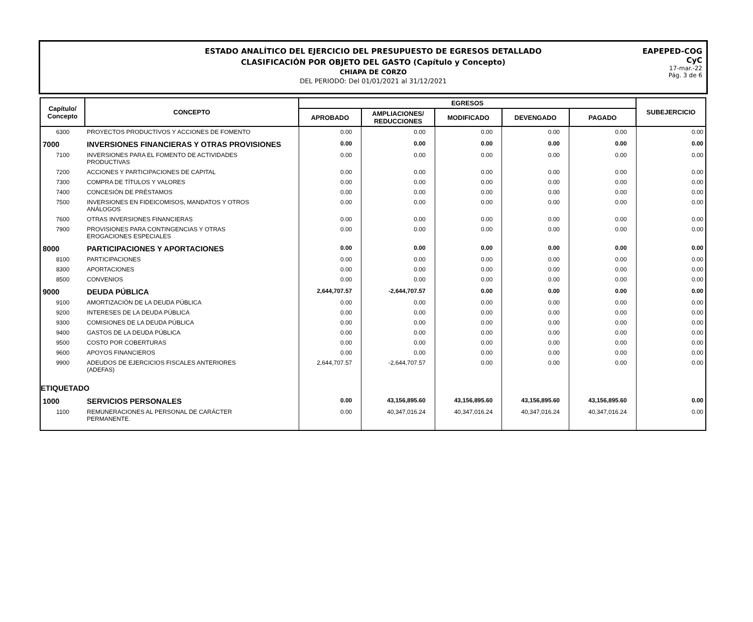ESTADO ANALÍTICO DEL EJERCICIO DEL PRESUPUESTO DE EGRESOS DETALLADO
CLASIFICACIÓN POR OBJETO DEL GASTO (Capítulo y Concepto)
CHIAPA DE CORZO
DEL PERIODO: Del 01/01/2021 al 31/12/2021
EAPEPED-COG
CyC
17-mar.-22
Pág. 3 de 6
| Capítulo/ Concepto | CONCEPTO | EGRESOS | | | | | SUBEJERCICIO |
| --- | --- | --- | --- | --- | --- | --- | --- |
| | | APROBADO | AMPLIACIONES/ REDUCCIONES | MODIFICADO | DEVENGADO | PAGADO | |
| 6300 | PROYECTOS PRODUCTIVOS Y ACCIONES DE FOMENTO | 0.00 | 0.00 | 0.00 | 0.00 | 0.00 | 0.00 |
| 7000 | INVERSIONES FINANCIERAS Y OTRAS PROVISIONES | 0.00 | 0.00 | 0.00 | 0.00 | 0.00 | 0.00 |
| 7100 | INVERSIONES PARA EL FOMENTO DE ACTIVIDADES PRODUCTIVAS | 0.00 | 0.00 | 0.00 | 0.00 | 0.00 | 0.00 |
| 7200 | ACCIONES Y PARTICIPACIONES DE CAPITAL | 0.00 | 0.00 | 0.00 | 0.00 | 0.00 | 0.00 |
| 7300 | COMPRA DE TÍTULOS Y VALORES | 0.00 | 0.00 | 0.00 | 0.00 | 0.00 | 0.00 |
| 7400 | CONCESIÓN DE PRÉSTAMOS | 0.00 | 0.00 | 0.00 | 0.00 | 0.00 | 0.00 |
| 7500 | INVERSIONES EN FIDEICOMISOS, MANDATOS Y OTROS ANÁLOGOS | 0.00 | 0.00 | 0.00 | 0.00 | 0.00 | 0.00 |
| 7600 | OTRAS INVERSIONES FINANCIERAS | 0.00 | 0.00 | 0.00 | 0.00 | 0.00 | 0.00 |
| 7900 | PROVISIONES PARA CONTINGENCIAS Y OTRAS EROGACIONES ESPECIALES | 0.00 | 0.00 | 0.00 | 0.00 | 0.00 | 0.00 |
| 8000 | PARTICIPACIONES Y APORTACIONES | 0.00 | 0.00 | 0.00 | 0.00 | 0.00 | 0.00 |
| 8100 | PARTICIPACIONES | 0.00 | 0.00 | 0.00 | 0.00 | 0.00 | 0.00 |
| 8300 | APORTACIONES | 0.00 | 0.00 | 0.00 | 0.00 | 0.00 | 0.00 |
| 8500 | CONVENIOS | 0.00 | 0.00 | 0.00 | 0.00 | 0.00 | 0.00 |
| 9000 | DEUDA PÚBLICA | 2,644,707.57 | -2,644,707.57 | 0.00 | 0.00 | 0.00 | 0.00 |
| 9100 | AMORTIZACIÓN DE LA DEUDA PÚBLICA | 0.00 | 0.00 | 0.00 | 0.00 | 0.00 | 0.00 |
| 9200 | INTERESES DE LA DEUDA PÚBLICA | 0.00 | 0.00 | 0.00 | 0.00 | 0.00 | 0.00 |
| 9300 | COMISIONES DE LA DEUDA PÚBLICA | 0.00 | 0.00 | 0.00 | 0.00 | 0.00 | 0.00 |
| 9400 | GASTOS DE LA DEUDA PÚBLICA | 0.00 | 0.00 | 0.00 | 0.00 | 0.00 | 0.00 |
| 9500 | COSTO POR COBERTURAS | 0.00 | 0.00 | 0.00 | 0.00 | 0.00 | 0.00 |
| 9600 | APOYOS FINANCIEROS | 0.00 | 0.00 | 0.00 | 0.00 | 0.00 | 0.00 |
| 9900 | ADEUDOS DE EJERCICIOS FISCALES ANTERIORES (ADEFAS) | 2,644,707.57 | -2,644,707.57 | 0.00 | 0.00 | 0.00 | 0.00 |
| ETIQUETADO | | | | | | | |
| 1000 | SERVICIOS PERSONALES | 0.00 | 43,156,895.60 | 43,156,895.60 | 43,156,895.60 | 43,156,895.60 | 0.00 |
| 1100 | REMUNERACIONES AL PERSONAL DE CARÁCTER PERMANENTE. | 0.00 | 40,347,016.24 | 40,347,016.24 | 40,347,016.24 | 40,347,016.24 | 0.00 |